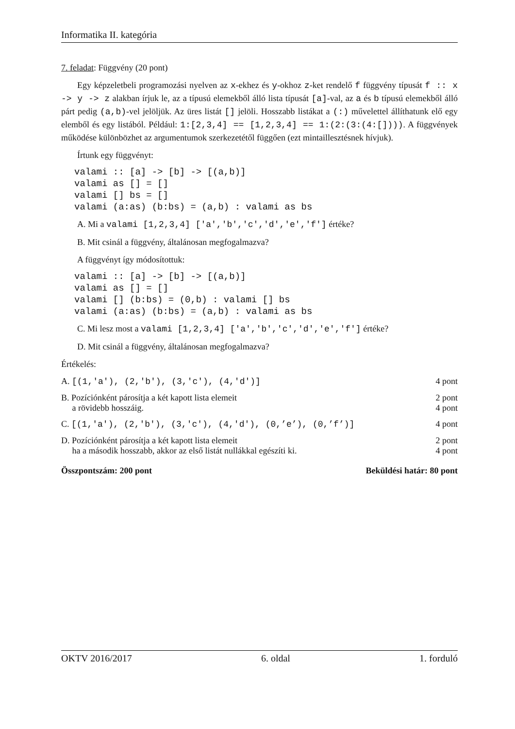Informatika II. kategória
7. feladat: Függvény (20 pont)
Egy képzeletbeli programozási nyelven az x-ekhez és y-okhoz z-ket rendelő f függvény típusát f :: x -> y -> z alakban írjuk le, az a típusú elemekből álló lista típusát [a]-val, az a és b típusú elemekből álló párt pedig (a,b)-vel jelöljük. Az üres listát [] jelöli. Hosszabb listákat a (:) művelettel állíthatunk elő egy elemből és egy listából. Például: 1:[2,3,4] == [1,2,3,4] == 1:(2:(3:(4:[]))). A függvények működése különbözhet az argumentumok szerkezetétől függően (ezt mintaillesztésnek hívjuk).
Írtunk egy függvényt:
valami :: [a] -> [b] -> [(a,b)]
valami as [] = []
valami [] bs = []
valami (a:as) (b:bs) = (a,b) : valami as bs
A. Mi a valami [1,2,3,4] ['a','b','c','d','e','f'] értéke?
B. Mit csinál a függvény, általánosan megfogalmazva?
A függvényt így módosítottuk:
valami :: [a] -> [b] -> [(a,b)]
valami as [] = []
valami [] (b:bs) = (0,b) : valami [] bs
valami (a:as) (b:bs) = (a,b) : valami as bs
C. Mi lesz most a valami [1,2,3,4] ['a','b','c','d','e','f'] értéke?
D. Mit csinál a függvény, általánosan megfogalmazva?
Értékelés:
| A. [(1,'a'), (2,'b'), (3,'c'), (4,'d')] | 4 pont |
| B. Pozíciónként párosítja a két kapott lista elemeit a rövidebb hosszáig. | 2 pont 4 pont |
| C. [(1,'a'), (2,'b'), (3,'c'), (4,'d'), (0,’e’), (0,’f’)] | 4 pont |
| D. Pozíciónként párosítja a két kapott lista elemeit ha a második hosszabb, akkor az első listát nullákkal egészíti ki. | 2 pont 4 pont |
Összpontszám: 200 pont Beküldési határ: 80 pont
OKTV 2016/2017 6. oldal 1. forduló